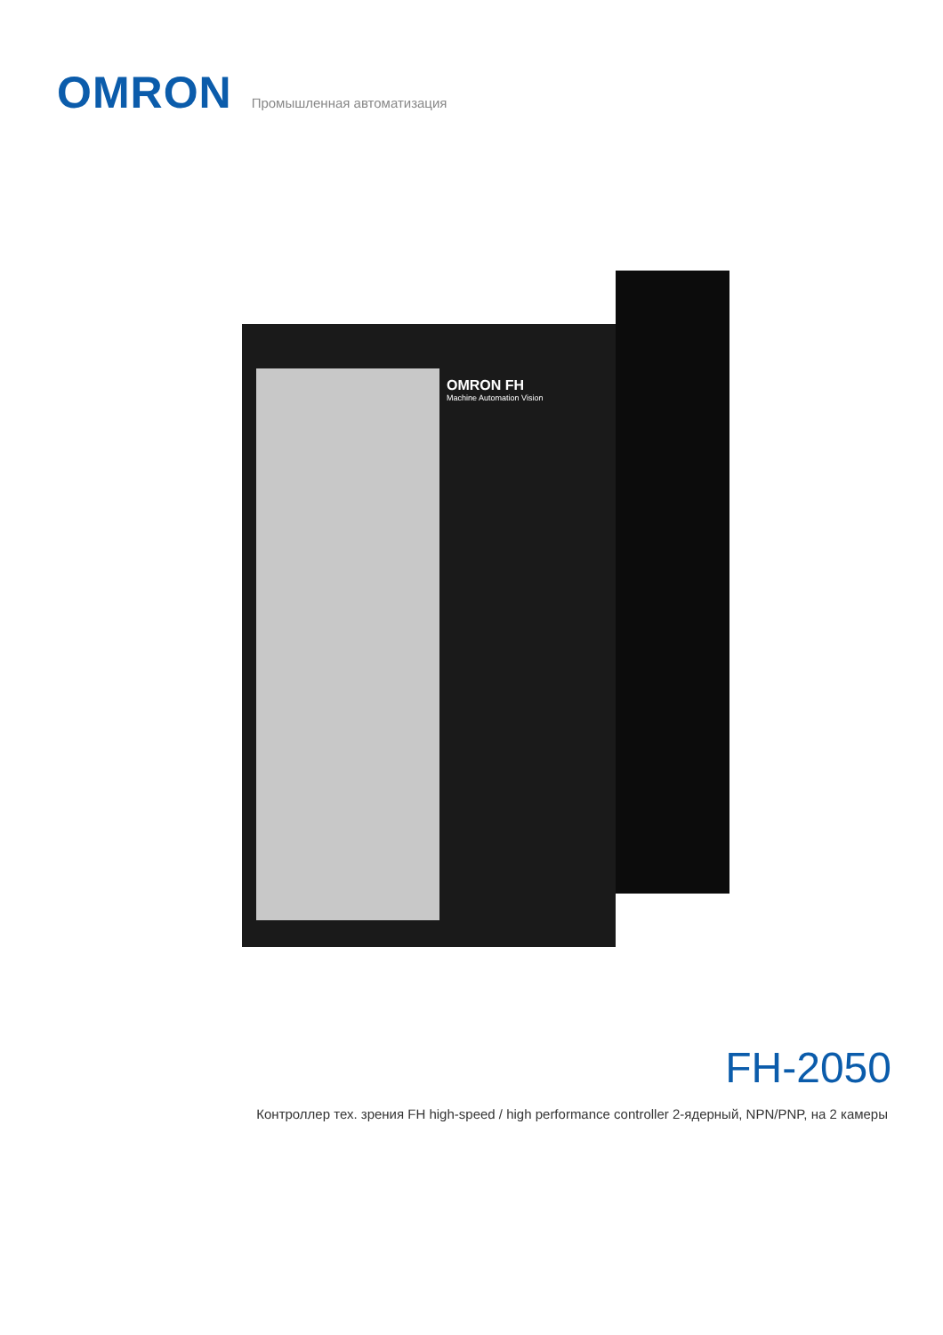OMRON
Промышленная автоматизация
OMRON FH
Machine Automation Vision
FH-2050
Контроллер тех. зрения FH high-speed / high performance controller 2-ядерный, NPN/PNP, на 2 камеры